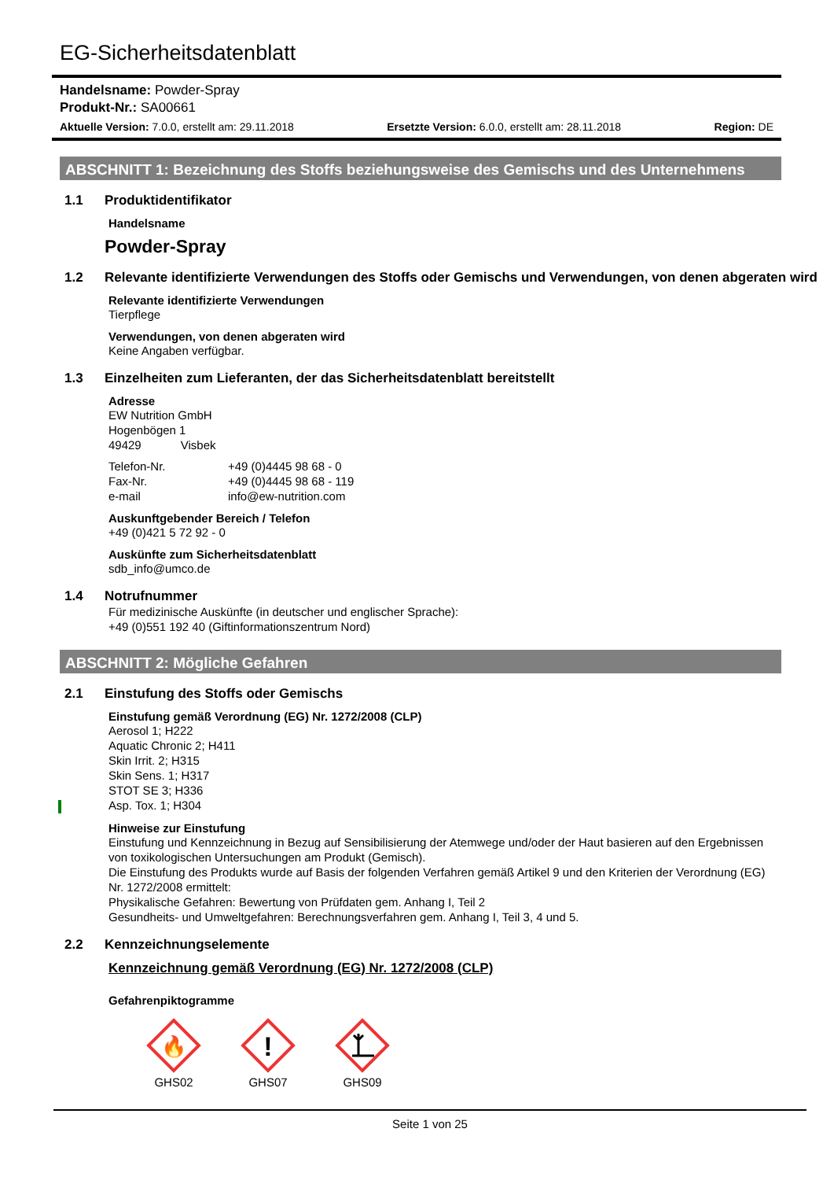EG-Sicherheitsdatenblatt
Handelsname: Powder-Spray
Produkt-Nr.: SA00661
Aktuelle Version: 7.0.0, erstellt am: 29.11.2018 Ersetzte Version: 6.0.0, erstellt am: 28.11.2018 Region: DE
ABSCHNITT 1: Bezeichnung des Stoffs beziehungsweise des Gemischs und des Unternehmens
1.1 Produktidentifikator
Handelsname
Powder-Spray
1.2 Relevante identifizierte Verwendungen des Stoffs oder Gemischs und Verwendungen, von denen abgeraten wird
Relevante identifizierte Verwendungen
Tierpflege
Verwendungen, von denen abgeraten wird
Keine Angaben verfügbar.
1.3 Einzelheiten zum Lieferanten, der das Sicherheitsdatenblatt bereitstellt
Adresse
EW Nutrition GmbH
Hogenbögen 1
49429 Visbek
Telefon-Nr. +49 (0)4445 98 68 - 0
Fax-Nr. +49 (0)4445 98 68 - 119
e-mail info@ew-nutrition.com
Auskunftgebender Bereich / Telefon
+49 (0)421 5 72 92 - 0
Auskünfte zum Sicherheitsdatenblatt
sdb_info@umco.de
1.4 Notrufnummer
Für medizinische Auskünfte (in deutscher und englischer Sprache):
+49 (0)551 192 40 (Giftinformationszentrum Nord)
ABSCHNITT 2: Mögliche Gefahren
2.1 Einstufung des Stoffs oder Gemischs
Einstufung gemäß Verordnung (EG) Nr. 1272/2008 (CLP)
Aerosol 1; H222
Aquatic Chronic 2; H411
Skin Irrit. 2; H315
Skin Sens. 1; H317
STOT SE 3; H336
Asp. Tox. 1; H304
Hinweise zur Einstufung
Einstufung und Kennzeichnung in Bezug auf Sensibilisierung der Atemwege und/oder der Haut basieren auf den Ergebnissen von toxikologischen Untersuchungen am Produkt (Gemisch).
Die Einstufung des Produkts wurde auf Basis der folgenden Verfahren gemäß Artikel 9 und den Kriterien der Verordnung (EG) Nr. 1272/2008 ermittelt:
Physikalische Gefahren: Bewertung von Prüfdaten gem. Anhang I, Teil 2
Gesundheits- und Umweltgefahren: Berechnungsverfahren gem. Anhang I, Teil 3, 4 und 5.
2.2 Kennzeichnungselemente
Kennzeichnung gemäß Verordnung (EG) Nr. 1272/2008 (CLP)
Gefahrenpiktogramme
🔥
GHS02
!
GHS07
GHS09
Seite 1 von 25